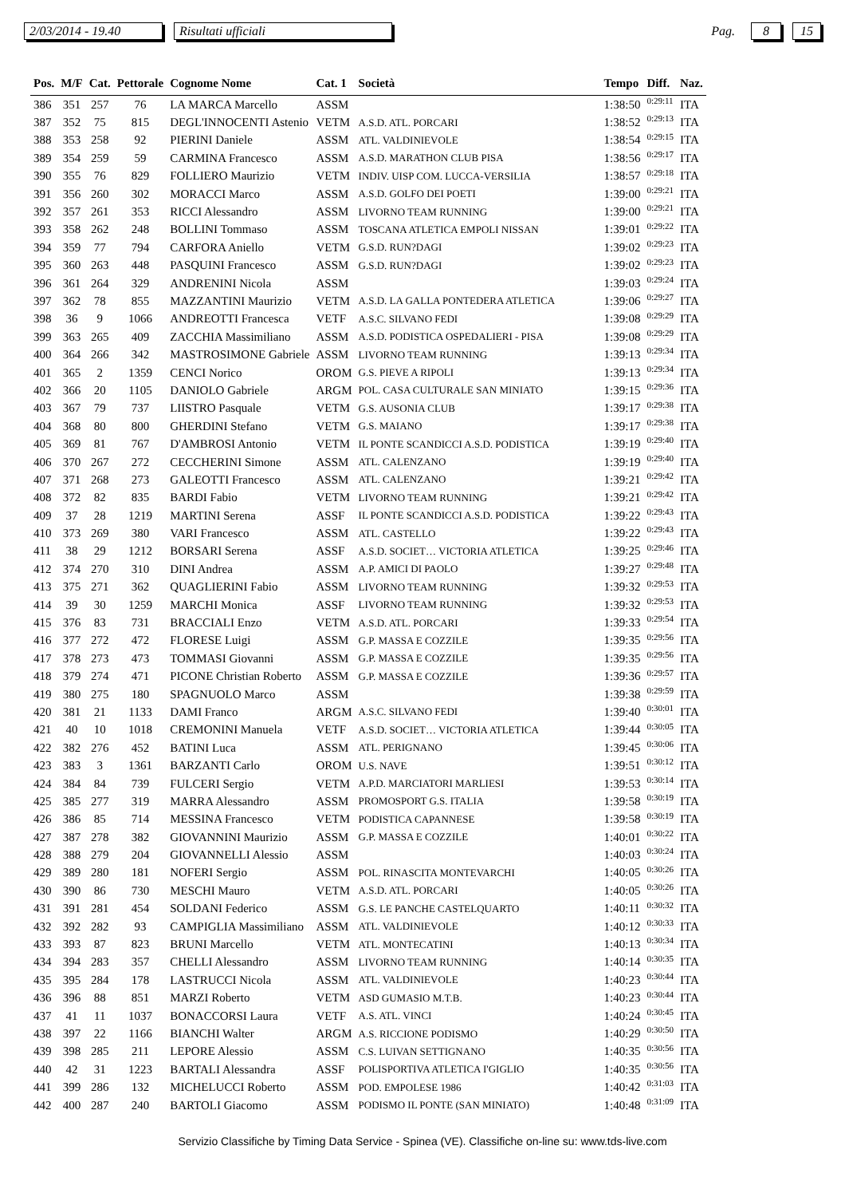2/03/2014 - 19.40 Risultati ufficiali Pag. 8 15
| Pos. | M/F | Cat. | Pettorale | Cognome Nome | Cat. 1 | Società | Tempo | Diff. | Naz. |
| --- | --- | --- | --- | --- | --- | --- | --- | --- | --- |
| 386 | 351 | 257 | 76 | LA MARCA Marcello | ASSM | | 1:38:50 | 0:29:11 | ITA |
| 387 | 352 | 75 | 815 | DEGL'INNOCENTI Astenio | VETM | A.S.D. ATL. PORCARI | 1:38:52 | 0:29:13 | ITA |
| 388 | 353 | 258 | 92 | PIERINI Daniele | ASSM | ATL. VALDINIEVOLE | 1:38:54 | 0:29:15 | ITA |
| 389 | 354 | 259 | 59 | CARMINA Francesco | ASSM | A.S.D. MARATHON CLUB PISA | 1:38:56 | 0:29:17 | ITA |
| 390 | 355 | 76 | 829 | FOLLIERO Maurizio | VETM | INDIV. UISP COM. LUCCA-VERSILIA | 1:38:57 | 0:29:18 | ITA |
| 391 | 356 | 260 | 302 | MORACCI Marco | ASSM | A.S.D. GOLFO DEI POETI | 1:39:00 | 0:29:21 | ITA |
| 392 | 357 | 261 | 353 | RICCI Alessandro | ASSM | LIVORNO TEAM RUNNING | 1:39:00 | 0:29:21 | ITA |
| 393 | 358 | 262 | 248 | BOLLINI Tommaso | ASSM | TOSCANA ATLETICA EMPOLI NISSAN | 1:39:01 | 0:29:22 | ITA |
| 394 | 359 | 77 | 794 | CARFORA Aniello | VETM | G.S.D. RUN?DAGI | 1:39:02 | 0:29:23 | ITA |
| 395 | 360 | 263 | 448 | PASQUINI Francesco | ASSM | G.S.D. RUN?DAGI | 1:39:02 | 0:29:23 | ITA |
| 396 | 361 | 264 | 329 | ANDRENINI Nicola | ASSM | | 1:39:03 | 0:29:24 | ITA |
| 397 | 362 | 78 | 855 | MAZZANTINI Maurizio | VETM | A.S.D. LA GALLA PONTEDERA ATLETICA | 1:39:06 | 0:29:27 | ITA |
| 398 | 36 | 9 | 1066 | ANDREOTTI Francesca | VETF | A.S.C. SILVANO FEDI | 1:39:08 | 0:29:29 | ITA |
| 399 | 363 | 265 | 409 | ZACCHIA Massimiliano | ASSM | A.S.D. PODISTICA OSPEDALIERI - PISA | 1:39:08 | 0:29:29 | ITA |
| 400 | 364 | 266 | 342 | MASTROSIMONE Gabriele | ASSM | LIVORNO TEAM RUNNING | 1:39:13 | 0:29:34 | ITA |
| 401 | 365 | 2 | 1359 | CENCI Norico | OROM | G.S. PIEVE A RIPOLI | 1:39:13 | 0:29:34 | ITA |
| 402 | 366 | 20 | 1105 | DANIOLO Gabriele | ARGM | POL. CASA CULTURALE SAN MINIATO | 1:39:15 | 0:29:36 | ITA |
| 403 | 367 | 79 | 737 | LIISTRO Pasquale | VETM | G.S. AUSONIA CLUB | 1:39:17 | 0:29:38 | ITA |
| 404 | 368 | 80 | 800 | GHERDINI Stefano | VETM | G.S. MAIANO | 1:39:17 | 0:29:38 | ITA |
| 405 | 369 | 81 | 767 | D'AMBROSI Antonio | VETM | IL PONTE SCANDICCI A.S.D. PODISTICA | 1:39:19 | 0:29:40 | ITA |
| 406 | 370 | 267 | 272 | CECCHERINI Simone | ASSM | ATL. CALENZANO | 1:39:19 | 0:29:40 | ITA |
| 407 | 371 | 268 | 273 | GALEOTTI Francesco | ASSM | ATL. CALENZANO | 1:39:21 | 0:29:42 | ITA |
| 408 | 372 | 82 | 835 | BARDI Fabio | VETM | LIVORNO TEAM RUNNING | 1:39:21 | 0:29:42 | ITA |
| 409 | 37 | 28 | 1219 | MARTINI Serena | ASSF | IL PONTE SCANDICCI A.S.D. PODISTICA | 1:39:22 | 0:29:43 | ITA |
| 410 | 373 | 269 | 380 | VARI Francesco | ASSM | ATL. CASTELLO | 1:39:22 | 0:29:43 | ITA |
| 411 | 38 | 29 | 1212 | BORSARI Serena | ASSF | A.S.D. SOCIET… VICTORIA ATLETICA | 1:39:25 | 0:29:46 | ITA |
| 412 | 374 | 270 | 310 | DINI Andrea | ASSM | A.P. AMICI DI PAOLO | 1:39:27 | 0:29:48 | ITA |
| 413 | 375 | 271 | 362 | QUAGLIERINI Fabio | ASSM | LIVORNO TEAM RUNNING | 1:39:32 | 0:29:53 | ITA |
| 414 | 39 | 30 | 1259 | MARCHI Monica | ASSF | LIVORNO TEAM RUNNING | 1:39:32 | 0:29:53 | ITA |
| 415 | 376 | 83 | 731 | BRACCIALI Enzo | VETM | A.S.D. ATL. PORCARI | 1:39:33 | 0:29:54 | ITA |
| 416 | 377 | 272 | 472 | FLORESE Luigi | ASSM | G.P. MASSA E COZZILE | 1:39:35 | 0:29:56 | ITA |
| 417 | 378 | 273 | 473 | TOMMASI Giovanni | ASSM | G.P. MASSA E COZZILE | 1:39:35 | 0:29:56 | ITA |
| 418 | 379 | 274 | 471 | PICONE Christian Roberto | ASSM | G.P. MASSA E COZZILE | 1:39:36 | 0:29:57 | ITA |
| 419 | 380 | 275 | 180 | SPAGNUOLO Marco | ASSM | | 1:39:38 | 0:29:59 | ITA |
| 420 | 381 | 21 | 1133 | DAMI Franco | ARGM | A.S.C. SILVANO FEDI | 1:39:40 | 0:30:01 | ITA |
| 421 | 40 | 10 | 1018 | CREMONINI Manuela | VETF | A.S.D. SOCIET… VICTORIA ATLETICA | 1:39:44 | 0:30:05 | ITA |
| 422 | 382 | 276 | 452 | BATINI Luca | ASSM | ATL. PERIGNANO | 1:39:45 | 0:30:06 | ITA |
| 423 | 383 | 3 | 1361 | BARZANTI Carlo | OROM | U.S. NAVE | 1:39:51 | 0:30:12 | ITA |
| 424 | 384 | 84 | 739 | FULCERI Sergio | VETM | A.P.D. MARCIATORI MARLIESI | 1:39:53 | 0:30:14 | ITA |
| 425 | 385 | 277 | 319 | MARRA Alessandro | ASSM | PROMOSPORT G.S. ITALIA | 1:39:58 | 0:30:19 | ITA |
| 426 | 386 | 85 | 714 | MESSINA Francesco | VETM | PODISTICA CAPANNESE | 1:39:58 | 0:30:19 | ITA |
| 427 | 387 | 278 | 382 | GIOVANNINI Maurizio | ASSM | G.P. MASSA E COZZILE | 1:40:01 | 0:30:22 | ITA |
| 428 | 388 | 279 | 204 | GIOVANNELLI Alessio | ASSM | | 1:40:03 | 0:30:24 | ITA |
| 429 | 389 | 280 | 181 | NOFERI Sergio | ASSM | POL. RINASCITA MONTEVARCHI | 1:40:05 | 0:30:26 | ITA |
| 430 | 390 | 86 | 730 | MESCHI Mauro | VETM | A.S.D. ATL. PORCARI | 1:40:05 | 0:30:26 | ITA |
| 431 | 391 | 281 | 454 | SOLDANI Federico | ASSM | G.S. LE PANCHE CASTELQUARTO | 1:40:11 | 0:30:32 | ITA |
| 432 | 392 | 282 | 93 | CAMPIGLIA Massimiliano | ASSM | ATL. VALDINIEVOLE | 1:40:12 | 0:30:33 | ITA |
| 433 | 393 | 87 | 823 | BRUNI Marcello | VETM | ATL. MONTECATINI | 1:40:13 | 0:30:34 | ITA |
| 434 | 394 | 283 | 357 | CHELLI Alessandro | ASSM | LIVORNO TEAM RUNNING | 1:40:14 | 0:30:35 | ITA |
| 435 | 395 | 284 | 178 | LASTRUCCI Nicola | ASSM | ATL. VALDINIEVOLE | 1:40:23 | 0:30:44 | ITA |
| 436 | 396 | 88 | 851 | MARZI Roberto | VETM | ASD GUMASIO M.T.B. | 1:40:23 | 0:30:44 | ITA |
| 437 | 41 | 11 | 1037 | BONACCORSI Laura | VETF | A.S. ATL. VINCI | 1:40:24 | 0:30:45 | ITA |
| 438 | 397 | 22 | 1166 | BIANCHI Walter | ARGM | A.S. RICCIONE PODISMO | 1:40:29 | 0:30:50 | ITA |
| 439 | 398 | 285 | 211 | LEPORE Alessio | ASSM | C.S. LUIVAN SETTIGNANO | 1:40:35 | 0:30:56 | ITA |
| 440 | 42 | 31 | 1223 | BARTALI Alessandra | ASSF | POLISPORTIVA ATLETICA I'GIGLIO | 1:40:35 | 0:30:56 | ITA |
| 441 | 399 | 286 | 132 | MICHELUCCI Roberto | ASSM | POD. EMPOLESE 1986 | 1:40:42 | 0:31:03 | ITA |
| 442 | 400 | 287 | 240 | BARTOLI Giacomo | ASSM | PODISMO IL PONTE (SAN MINIATO) | 1:40:48 | 0:31:09 | ITA |
Servizio Classifiche by Timing Data Service - Spinea (VE). Classifiche on-line su: www.tds-live.com